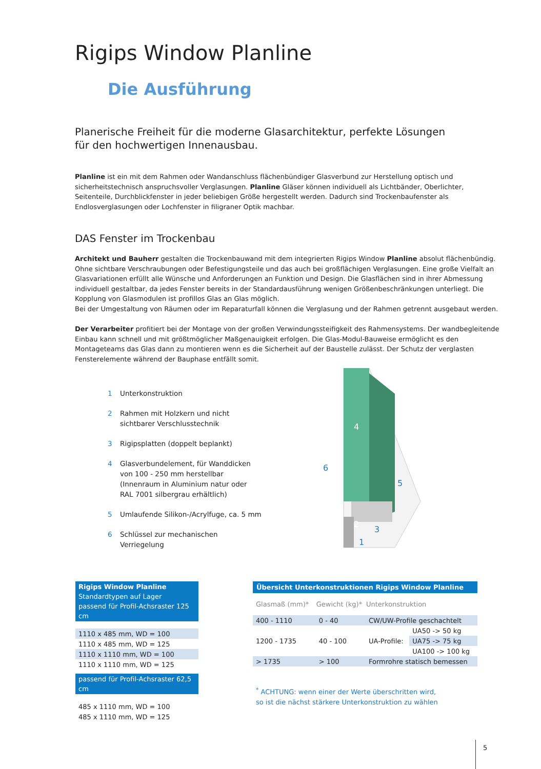Rigips Window Planline
Die Ausführung
Planerische Freiheit für die moderne Glasarchitektur, perfekte Lösungen
für den hochwertigen Innenausbau.
Planline ist ein mit dem Rahmen oder Wandanschluss flächenbündiger Glasverbund zur Herstellung optisch und sicherheitstechnisch anspruchsvoller Verglasungen. Planline Gläser können individuell als Lichtbänder, Oberlichter, Seitenteile, Durchblickfenster in jeder beliebigen Größe hergestellt werden. Dadurch sind Trockenbaufenster als Endlosverglasungen oder Lochfenster in filigraner Optik machbar.
DAS Fenster im Trockenbau
Architekt und Bauherr gestalten die Trockenbauwand mit dem integrierten Rigips Window Planline absolut flächenbündig. Ohne sichtbare Verschraubungen oder Befestigungsteile und das auch bei großflächigen Verglasungen. Eine große Vielfalt an Glasvariationen erfüllt alle Wünsche und Anforderungen an Funktion und Design. Die Glasflächen sind in ihrer Abmessung individuell gestaltbar, da jedes Fenster bereits in der Standardausführung wenigen Größenbeschränkungen unterliegt. Die Kopplung von Glasmodulen ist profillos Glas an Glas möglich.
Bei der Umgestaltung von Räumen oder im Reparaturfall können die Verglasung und der Rahmen getrennt ausgebaut werden.
Der Verarbeiter profitiert bei der Montage von der großen Verwindungssteifigkeit des Rahmensystems. Der wandbegleitende Einbau kann schnell und mit größtmöglicher Maßgenauigkeit erfolgen. Die Glas-Modul-Bauweise ermöglicht es den Montageteams das Glas dann zu montieren wenn es die Sicherheit auf der Baustelle zulässt. Der Schutz der verglasten Fensterelemente während der Bauphase entfällt somit.
1 Unterkonstruktion
2 Rahmen mit Holzkern und nicht sichtbarer Verschlusstechnik
3 Rigipsplatten (doppelt beplankt)
4 Glasverbundelement, für Wanddicken von 100 - 250 mm herstellbar (Innenraum in Aluminium natur oder RAL 7001 silbergrau erhältlich)
5 Umlaufende Silikon-/Acrylfuge, ca. 5 mm
6 Schlüssel zur mechanischen Verriegelung
4
5
6
2
3
1
| Rigips Window Planline Standardtypen auf Lager passend für Profil-Achsraster 125 cm |
| 1110 x 485 mm, WD = 100 |
| 1110 x 485 mm, WD = 125 |
| 1110 x 1110 mm, WD = 100 |
| 1110 x 1110 mm, WD = 125 |
| passend für Profil-Achsraster 62,5 cm |
| 485 x 1110 mm, WD = 100 |
| 485 x 1110 mm, WD = 125 |
| Übersicht Unterkonstruktionen Rigips Window Planline | | | |
| --- | --- | --- | --- |
| Glasmaß (mm)* | Gewicht (kg)* | Unterkonstruktion | |
| 400 - 1110 | 0 - 40 | CW/UW-Profile geschachtelt | |
| 1200 - 1735 | 40 - 100 | UA-Profile: | UA50 -> 50 kg |
| | | | UA75 -> 75 kg |
| | | | UA100 -> 100 kg |
| > 1735 | > 100 | Formrohre statisch bemessen | |
<sup>*</sup> ACHTUNG: wenn einer der Werte überschritten wird,
so ist die nächst stärkere Unterkonstruktion zu wählen
5